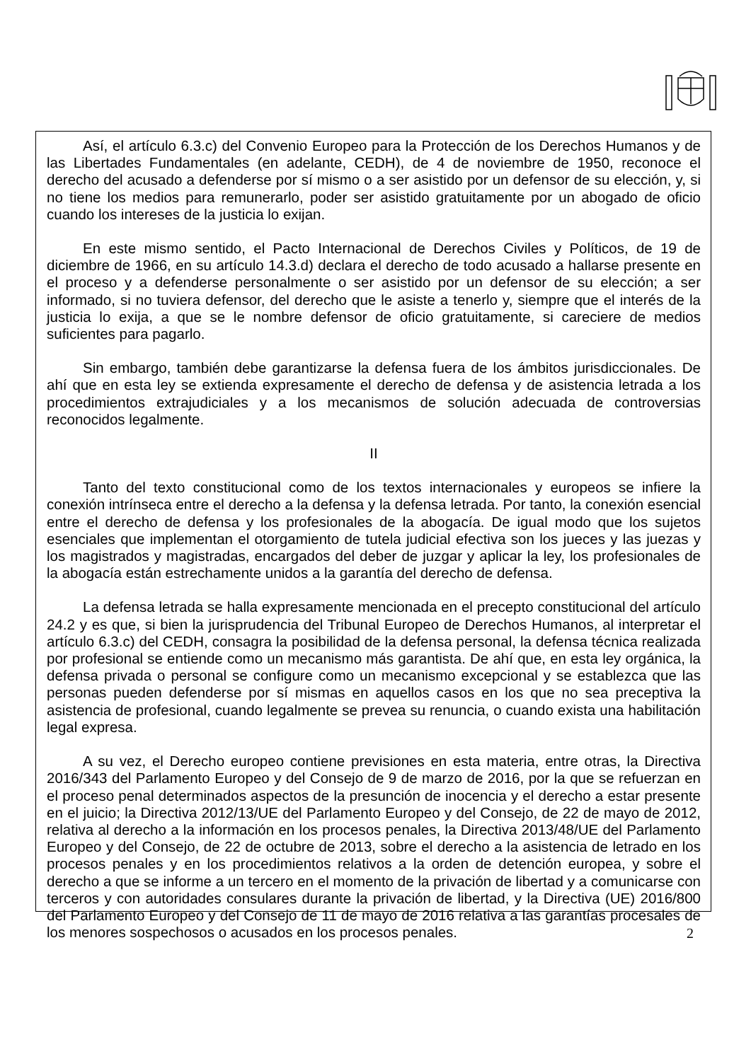Así, el artículo 6.3.c) del Convenio Europeo para la Protección de los Derechos Humanos y de las Libertades Fundamentales (en adelante, CEDH), de 4 de noviembre de 1950, reconoce el derecho del acusado a defenderse por sí mismo o a ser asistido por un defensor de su elección, y, si no tiene los medios para remunerarlo, poder ser asistido gratuitamente por un abogado de oficio cuando los intereses de la justicia lo exijan.
En este mismo sentido, el Pacto Internacional de Derechos Civiles y Políticos, de 19 de diciembre de 1966, en su artículo 14.3.d) declara el derecho de todo acusado a hallarse presente en el proceso y a defenderse personalmente o ser asistido por un defensor de su elección; a ser informado, si no tuviera defensor, del derecho que le asiste a tenerlo y, siempre que el interés de la justicia lo exija, a que se le nombre defensor de oficio gratuitamente, si careciere de medios suficientes para pagarlo.
Sin embargo, también debe garantizarse la defensa fuera de los ámbitos jurisdiccionales. De ahí que en esta ley se extienda expresamente el derecho de defensa y de asistencia letrada a los procedimientos extrajudiciales y a los mecanismos de solución adecuada de controversias reconocidos legalmente.
II
Tanto del texto constitucional como de los textos internacionales y europeos se infiere la conexión intrínseca entre el derecho a la defensa y la defensa letrada. Por tanto, la conexión esencial entre el derecho de defensa y los profesionales de la abogacía. De igual modo que los sujetos esenciales que implementan el otorgamiento de tutela judicial efectiva son los jueces y las juezas y los magistrados y magistradas, encargados del deber de juzgar y aplicar la ley, los profesionales de la abogacía están estrechamente unidos a la garantía del derecho de defensa.
La defensa letrada se halla expresamente mencionada en el precepto constitucional del artículo 24.2 y es que, si bien la jurisprudencia del Tribunal Europeo de Derechos Humanos, al interpretar el artículo 6.3.c) del CEDH, consagra la posibilidad de la defensa personal, la defensa técnica realizada por profesional se entiende como un mecanismo más garantista. De ahí que, en esta ley orgánica, la defensa privada o personal se configure como un mecanismo excepcional y se establezca que las personas pueden defenderse por sí mismas en aquellos casos en los que no sea preceptiva la asistencia de profesional, cuando legalmente se prevea su renuncia, o cuando exista una habilitación legal expresa.
A su vez, el Derecho europeo contiene previsiones en esta materia, entre otras, la Directiva 2016/343 del Parlamento Europeo y del Consejo de 9 de marzo de 2016, por la que se refuerzan en el proceso penal determinados aspectos de la presunción de inocencia y el derecho a estar presente en el juicio; la Directiva 2012/13/UE del Parlamento Europeo y del Consejo, de 22 de mayo de 2012, relativa al derecho a la información en los procesos penales, la Directiva 2013/48/UE del Parlamento Europeo y del Consejo, de 22 de octubre de 2013, sobre el derecho a la asistencia de letrado en los procesos penales y en los procedimientos relativos a la orden de detención europea, y sobre el derecho a que se informe a un tercero en el momento de la privación de libertad y a comunicarse con terceros y con autoridades consulares durante la privación de libertad, y la Directiva (UE) 2016/800 del Parlamento Europeo y del Consejo de 11 de mayo de 2016 relativa a las garantías procesales de los menores sospechosos o acusados en los procesos penales.
2